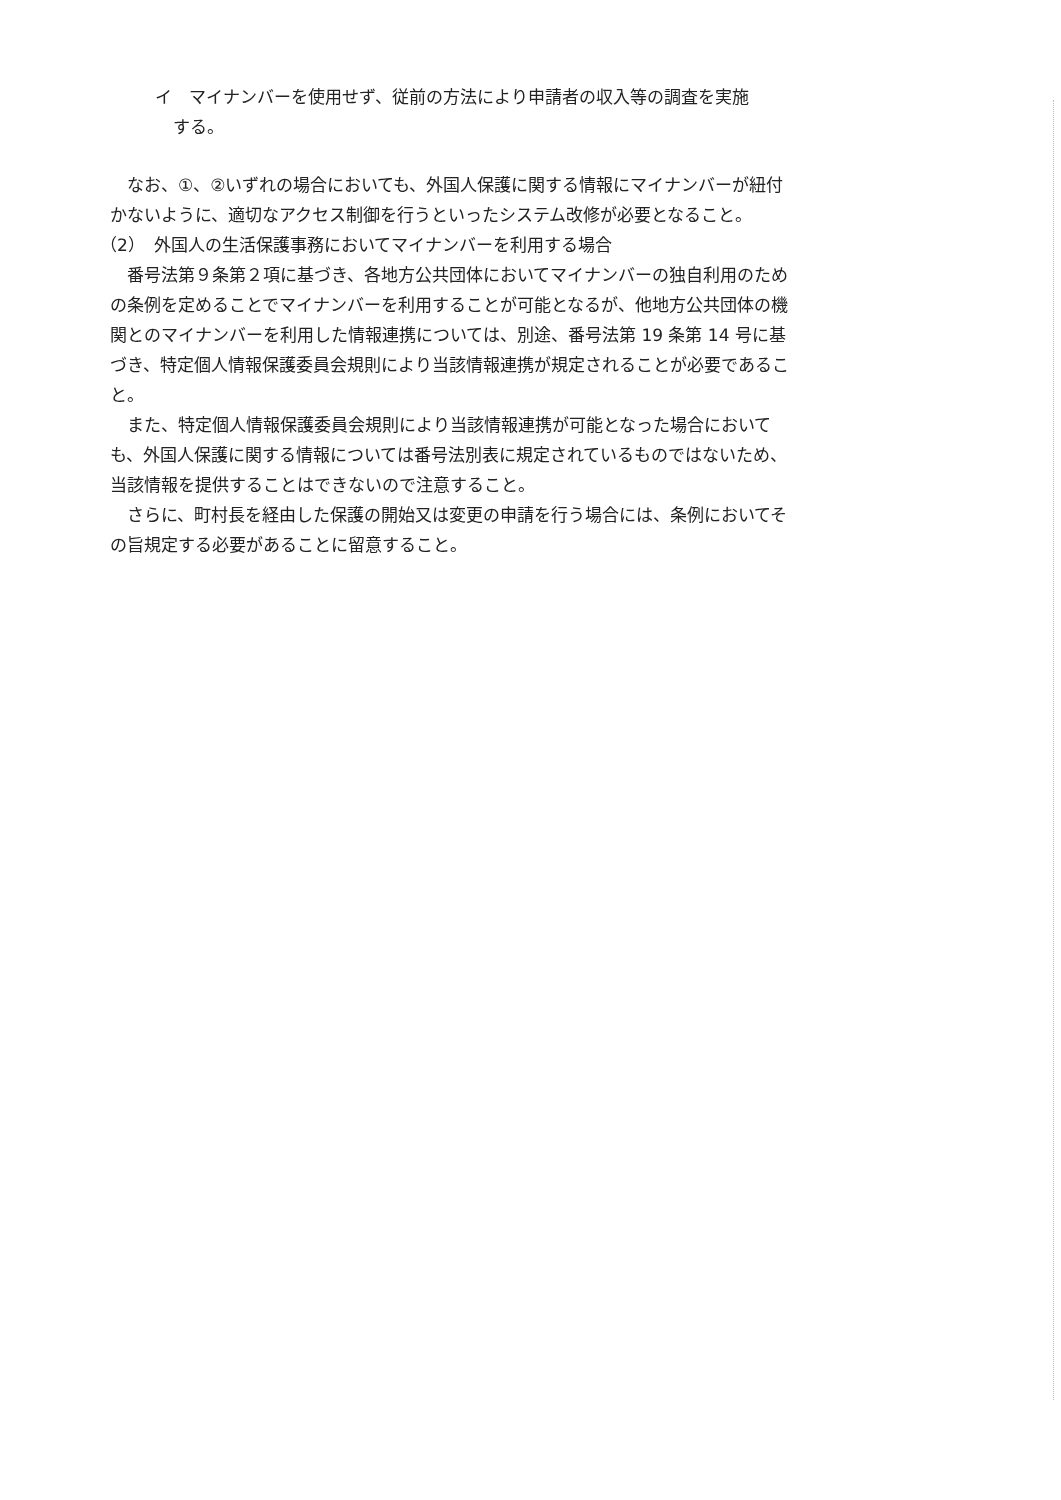イ　マイナンバーを使用せず、従前の方法により申請者の収入等の調査を実施
する。
なお、①、②いずれの場合においても、外国人保護に関する情報にマイナンバーが紐付かないように、適切なアクセス制御を行うといったシステム改修が必要となること。
（2）　外国人の生活保護事務においてマイナンバーを利用する場合
番号法第９条第２項に基づき、各地方公共団体においてマイナンバーの独自利用のための条例を定めることでマイナンバーを利用することが可能となるが、他地方公共団体の機関とのマイナンバーを利用した情報連携については、別途、番号法第 19 条第 14 号に基づき、特定個人情報保護委員会規則により当該情報連携が規定されることが必要であること。
また、特定個人情報保護委員会規則により当該情報連携が可能となった場合においても、外国人保護に関する情報については番号法別表に規定されているものではないため、当該情報を提供することはできないので注意すること。
さらに、町村長を経由した保護の開始又は変更の申請を行う場合には、条例においてその旨規定する必要があることに留意すること。